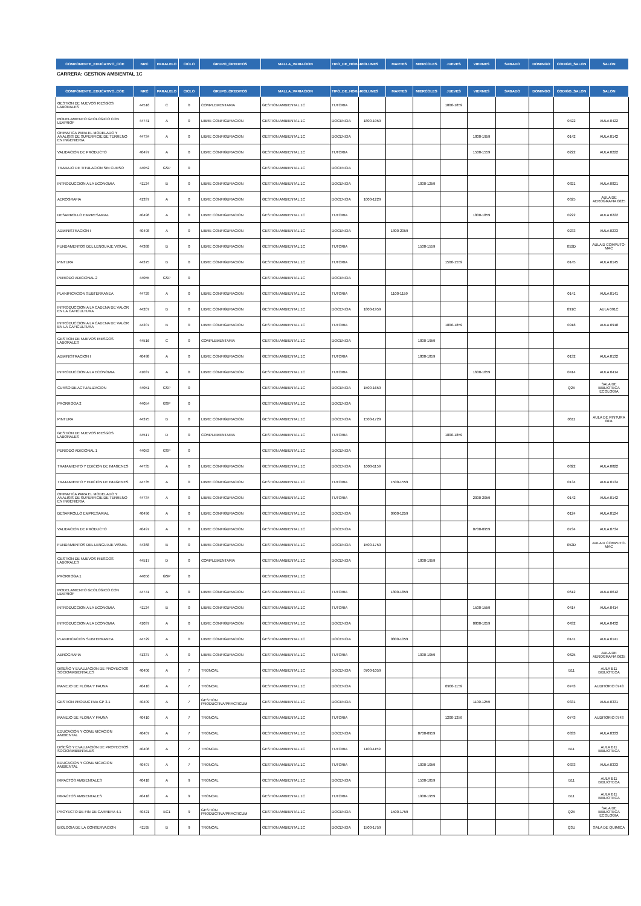| COMPONENTE_EDUCATIVO_COE | NRC | PARALELO | CICLO | GRUPO_CREDITOS | MALLA_VARIACION | TIPO_DE_HORARIO | LUNES | MARTES | MIERCOLES | JUEVES | VIERNES | SABADO | DOMINGO | CODIGO_SALON | SALON |
| --- | --- | --- | --- | --- | --- | --- | --- | --- | --- | --- | --- | --- | --- | --- | --- |
CARRERA: GESTION AMBIENTAL 1C
| COMPONENTE_EDUCATIVO_COE | NRC | PARALELO | CICLO | GRUPO_CREDITOS | MALLA_VARIACION | TIPO_DE_HORARIO | LUNES | MARTES | MIERCOLES | JUEVES | VIERNES | SABADO | DOMINGO | CODIGO_SALON | SALON |
| --- | --- | --- | --- | --- | --- | --- | --- | --- | --- | --- | --- | --- | --- | --- | --- |
| GESTION DE NUEVOS RIESGOS LABORALES | 44516 | C | 0 | COMPLEMENTARIA | GESTION AMBIENTAL 1C | TUTORIA | | | | 1800-1859 | | | | | |
| MODELAMIENTO GEOLOGICO CON LEAPROF | 44741 | A | 0 | LIBRE CONFIGURACION | GESTION AMBIENTAL 1C | DOCENCIA | 1800-1959 | | | | | | | 0422 | AULA 0422 |
| OFIMATICA PARA EL MODELADO Y ANALISIS DE SUPERFICIE DE TERRENO EN INGENIERIA | 44734 | A | 0 | LIBRE CONFIGURACION | GESTION AMBIENTAL 1C | DOCENCIA | | | | | 1800-1959 | | | 0142 | AULA 0142 |
| VALIDACION DE PRODUCTO | 40497 | A | 0 | LIBRE CONFIGURACION | GESTION AMBIENTAL 1C | TUTORIA | | | | | 1500-1559 | | | 0222 | AULA 0222 |
| TRABAJO DE TITULACION SIN CURSO | 44052 | GSP | 0 | | GESTION AMBIENTAL 1C | DOCENCIA | | | | | | | | | |
| INTRODUCCION A LA ECONOMIA | 41124 | B | 0 | LIBRE CONFIGURACION | GESTION AMBIENTAL 1C | DOCENCIA | | | 1000-1259 | | | | | 0821 | AULA 0821 |
| AEROGRAFIA | 41337 | A | 0 | LIBRE CONFIGURACION | GESTION AMBIENTAL 1C | DOCENCIA | 1000-1229 | | | | | | | 0625 | AULA DE AEROGRAFIA 0625 |
| DESARROLLO EMPRESARIAL | 40496 | A | 0 | LIBRE CONFIGURACION | GESTION AMBIENTAL 1C | TUTORIA | | | | | 1800-1859 | | | 0222 | AULA 0222 |
| ADMINISTRACION I | 40498 | A | 0 | LIBRE CONFIGURACION | GESTION AMBIENTAL 1C | DOCENCIA | | 1800-2059 | | | | | | 0233 | AULA 0233 |
| FUNDAMENTOS DEL LENGUAJE VISUAL | 44368 | B | 0 | LIBRE CONFIGURACION | GESTION AMBIENTAL 1C | TUTORIA | | | 1500-1559 | | | | | 052D | AULA D COMPUTO-MAC |
| PINTURA | 44375 | B | 0 | LIBRE CONFIGURACION | GESTION AMBIENTAL 1C | TUTORIA | | | | 1500-1559 | | | | 0145 | AULA 0145 |
| PERIODO ADICIONAL 2 | 44055 | GSP | 0 | | GESTION AMBIENTAL 1C | DOCENCIA | | | | | | | | | |
| PLANIFICACION SUBTERRANEA | 44729 | A | 0 | LIBRE CONFIGURACION | GESTION AMBIENTAL 1C | TUTORIA | | 1100-1159 | | | | | | 0141 | AULA 0141 |
| INTRODUCCION A LA CADENA DE VALOR EN LA CAFICULTURA | 44207 | B | 0 | LIBRE CONFIGURACION | GESTION AMBIENTAL 1C | DOCENCIA | 1800-1959 | | | | | | | 091C | AULA 091C |
| INTRODUCCION A LA CADENA DE VALOR EN LA CAFICULTURA | 44207 | B | 0 | LIBRE CONFIGURACION | GESTION AMBIENTAL 1C | TUTORIA | | | | 1800-1859 | | | | 0918 | AULA 0918 |
| GESTION DE NUEVOS RIESGOS LABORALES | 44516 | C | 0 | COMPLEMENTARIA | GESTION AMBIENTAL 1C | DOCENCIA | | | 1800-1959 | | | | | | |
| ADMINISTRACION I | 40498 | A | 0 | LIBRE CONFIGURACION | GESTION AMBIENTAL 1C | TUTORIA | | | 1800-1859 | | | | | 0132 | AULA 0132 |
| INTRODUCCION A LA ECONOMIA | 41037 | A | 0 | LIBRE CONFIGURACION | GESTION AMBIENTAL 1C | TUTORIA | | | | | 1600-1659 | | | 0414 | AULA 0414 |
| CURSO DE ACTUALIZACION | 44051 | GSP | 0 | | GESTION AMBIENTAL 1C | DOCENCIA | 1500-1659 | | | | | | | Q2X | SALA DE BIBLIOTECA ECOLOGIA |
| PRORROGA 2 | 44054 | GSP | 0 | | GESTION AMBIENTAL 1C | DOCENCIA | | | | | | | | | |
| PINTURA | 44375 | B | 0 | LIBRE CONFIGURACION | GESTION AMBIENTAL 1C | DOCENCIA | 1500-1729 | | | | | | | 0611 | AULA DE PINTURA 0611 |
| GESTION DE NUEVOS RIESGOS LABORALES | 44517 | D | 0 | COMPLEMENTARIA | GESTION AMBIENTAL 1C | TUTORIA | | | | 1800-1859 | | | | | |
| PERIODO ADICIONAL 1 | 44053 | GSP | 0 | | GESTION AMBIENTAL 1C | DOCENCIA | | | | | | | | | |
| TRATAMIENTO Y EDICION DE IMAGENES | 44735 | A | 0 | LIBRE CONFIGURACION | GESTION AMBIENTAL 1C | DOCENCIA | 1000-1159 | | | | | | | 0822 | AULA 0822 |
| TRATAMIENTO Y EDICION DE IMAGENES | 44735 | A | 0 | LIBRE CONFIGURACION | GESTION AMBIENTAL 1C | TUTORIA | | 1500-1559 | | | | | | 0134 | AULA 0134 |
| OFIMATICA PARA EL MODELADO Y ANALISIS DE SUPERFICIE DE TERRENO EN INGENIERIA | 44734 | A | 0 | LIBRE CONFIGURACION | GESTION AMBIENTAL 1C | TUTORIA | | | | | 2000-2059 | | | 0142 | AULA 0142 |
| DESARROLLO EMPRESARIAL | 40496 | A | 0 | LIBRE CONFIGURACION | GESTION AMBIENTAL 1C | DOCENCIA | | 0900-1259 | | | | | | 0124 | AULA 0124 |
| VALIDACION DE PRODUCTO | 40497 | A | 0 | LIBRE CONFIGURACION | GESTION AMBIENTAL 1C | DOCENCIA | | | | | 0700-0959 | | | 0734 | AULA 0734 |
| FUNDAMENTOS DEL LENGUAJE VISUAL | 44368 | B | 0 | LIBRE CONFIGURACION | GESTION AMBIENTAL 1C | DOCENCIA | 1500-1759 | | | | | | | 052D | AULA D COMPUTO-MAC |
| GESTION DE NUEVOS RIESGOS LABORALES | 44517 | D | 0 | COMPLEMENTARIA | GESTION AMBIENTAL 1C | DOCENCIA | | | 1800-1959 | | | | | | |
| PRORROGA 1 | 44056 | GSP | 0 | | GESTION AMBIENTAL 1C | | | | | | | | | | |
| MODELAMIENTO GEOLOGICO CON LEAPROF | 44741 | A | 0 | LIBRE CONFIGURACION | GESTION AMBIENTAL 1C | TUTORIA | | 1800-1859 | | | | | | 0612 | AULA 0612 |
| INTRODUCCION A LA ECONOMIA | 41124 | B | 0 | LIBRE CONFIGURACION | GESTION AMBIENTAL 1C | TUTORIA | | | | | 1500-1559 | | | 0414 | AULA 0414 |
| INTRODUCCION A LA ECONOMIA | 41037 | A | 0 | LIBRE CONFIGURACION | GESTION AMBIENTAL 1C | DOCENCIA | | | | | 0800-1059 | | | 0432 | AULA 0432 |
| PLANIFICACION SUBTERRANEA | 44729 | A | 0 | LIBRE CONFIGURACION | GESTION AMBIENTAL 1C | DOCENCIA | | 0800-1059 | | | | | | 0141 | AULA 0141 |
| AEROGRAFIA | 41337 | A | 0 | LIBRE CONFIGURACION | GESTION AMBIENTAL 1C | TUTORIA | | | 1000-1059 | | | | | 0625 | AULA DE AEROGRAFIA 0625 |
| DISEÑO Y EVALUACION DE PROYECTOS SOCIOAMBIENTALES | 40406 | A | 7 | TRONCAL | GESTION AMBIENTAL 1C | DOCENCIA | 0700-1059 | | | | | | | B11 | AULA B11 BIBLIOTECA |
| MANEJO DE FLORA Y FAUNA | 40410 | A | 7 | TRONCAL | GESTION AMBIENTAL 1C | DOCENCIA | | | | 0900-1159 | | | | 0743 | AUDITORIO 0743 |
| GESTION PRODUCTIVA GP 3.1 | 40409 | A | 7 | GESTION PRODUCTIVA/PRACTICUM | GESTION AMBIENTAL 1C | DOCENCIA | | | | | 1100-1259 | | | 0331 | AULA 0331 |
| MANEJO DE FLORA Y FAUNA | 40410 | A | 7 | TRONCAL | GESTION AMBIENTAL 1C | TUTORIA | | | | 1200-1259 | | | | 0743 | AUDITORIO 0743 |
| EDUCACION Y COMUNICACION AMBIENTAL | 40407 | A | 7 | TRONCAL | GESTION AMBIENTAL 1C | DOCENCIA | | | 0700-0959 | | | | | 0333 | AULA 0333 |
| DISEÑO Y EVALUACION DE PROYECTOS SOCIOAMBIENTALES | 40406 | A | 7 | TRONCAL | GESTION AMBIENTAL 1C | TUTORIA | 1100-1159 | | | | | | | B11 | AULA B11 BIBLIOTECA |
| EDUCACION Y COMUNICACION AMBIENTAL | 40407 | A | 7 | TRONCAL | GESTION AMBIENTAL 1C | TUTORIA | | | 1000-1059 | | | | | 0333 | AULA 0333 |
| IMPACTOS AMBIENTALES | 40418 | A | 9 | TRONCAL | GESTION AMBIENTAL 1C | DOCENCIA | | | 1500-1859 | | | | | B11 | AULA B11 BIBLIOTECA |
| IMPACTOS AMBIENTALES | 40418 | A | 9 | TRONCAL | GESTION AMBIENTAL 1C | TUTORIA | | | 1900-1959 | | | | | B11 | AULA B11 BIBLIOTECA |
| PROYECTO DE FIN DE CARRERA 4.1 | 40421 | EC1 | 9 | GESTION PRODUCTIVA/PRACTICUM | GESTION AMBIENTAL 1C | DOCENCIA | | 1500-1759 | | | | | | Q2X | SALA DE BIBLIOTECA ECOLOGIA |
| BIOLOGIA DE LA CONSERVACION | 41195 | B | 9 | TRONCAL | GESTION AMBIENTAL 1C | DOCENCIA | 1500-1759 | | | | | | | Q3U | SALA DE QUIMICA |